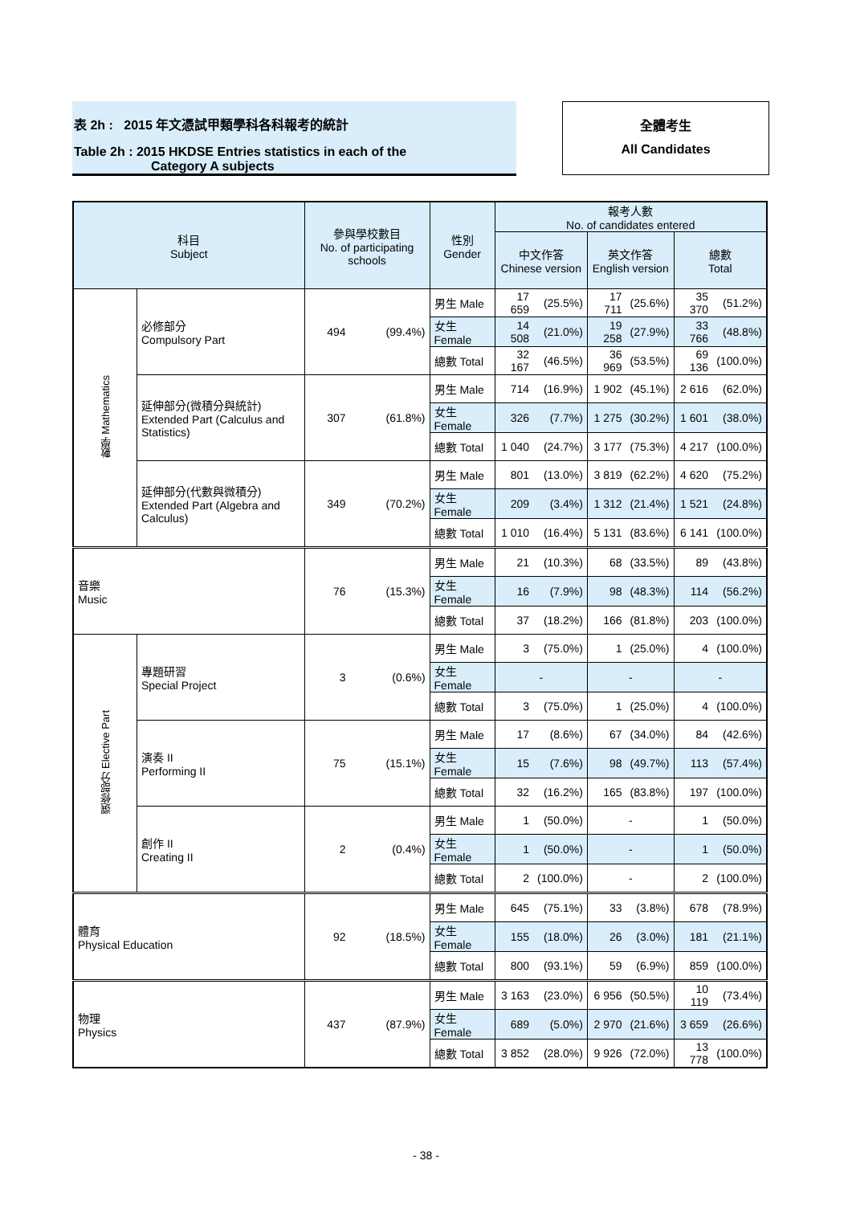表 2h : 2015 年文憑試甲類學科各科報考的統計
Table 2h : 2015 HKDSE Entries statistics in each of the
Category A subjects
全體考生
All Candidates
| 科目 Subject | | 參與學校數目 No. of participating schools | | 性別 Gender | 報考人數 No. of candidates entered | | | | | |
| --- | --- | --- | --- | --- | --- | --- | --- | --- | --- | --- |
| | | | | | 中文作答 Chinese version | | 英文作答 English version | | 總數 Total | |
| 數學 Mathematics | 必修部分 Compulsory Part | 494 | (99.4%) | 男生 Male | 17 659 | (25.5%) | 17 711 | (25.6%) | 35 370 | (51.2%) |
| | | | | 女生 Female | 14 508 | (21.0%) | 19 258 | (27.9%) | 33 766 | (48.8%) |
| | | | | 總數 Total | 32 167 | (46.5%) | 36 969 | (53.5%) | 69 136 | (100.0%) |
| | 延伸部分(微積分與統計) Extended Part (Calculus and Statistics) | 307 | (61.8%) | 男生 Male | 714 | (16.9%) | 1 902 | (45.1%) | 2 616 | (62.0%) |
| | | | | 女生 Female | 326 | (7.7%) | 1 275 | (30.2%) | 1 601 | (38.0%) |
| | | | | 總數 Total | 1 040 | (24.7%) | 3 177 | (75.3%) | 4 217 | (100.0%) |
| | 延伸部分(代數與微積分) Extended Part (Algebra and Calculus) | 349 | (70.2%) | 男生 Male | 801 | (13.0%) | 3 819 | (62.2%) | 4 620 | (75.2%) |
| | | | | 女生 Female | 209 | (3.4%) | 1 312 | (21.4%) | 1 521 | (24.8%) |
| | | | | 總數 Total | 1 010 | (16.4%) | 5 131 | (83.6%) | 6 141 | (100.0%) |
| 音樂 Music | | 76 | (15.3%) | 男生 Male | 21 | (10.3%) | 68 | (33.5%) | 89 | (43.8%) |
| | | | | 女生 Female | 16 | (7.9%) | 98 | (48.3%) | 114 | (56.2%) |
| | | | | 總數 Total | 37 | (18.2%) | 166 | (81.8%) | 203 | (100.0%) |
| 選修部分 Elective Part | 專題研習 Special Project | 3 | (0.6%) | 男生 Male | 3 | (75.0%) | 1 | (25.0%) | 4 | (100.0%) |
| | | | | 女生 Female | - | | - | | - | |
| | | | | 總數 Total | 3 | (75.0%) | 1 | (25.0%) | 4 | (100.0%) |
| | 演奏 II Performing II | 75 | (15.1%) | 男生 Male | 17 | (8.6%) | 67 | (34.0%) | 84 | (42.6%) |
| | | | | 女生 Female | 15 | (7.6%) | 98 | (49.7%) | 113 | (57.4%) |
| | | | | 總數 Total | 32 | (16.2%) | 165 | (83.8%) | 197 | (100.0%) |
| | 創作 II Creating II | 2 | (0.4%) | 男生 Male | 1 | (50.0%) | - | | 1 | (50.0%) |
| | | | | 女生 Female | 1 | (50.0%) | - | | 1 | (50.0%) |
| | | | | 總數 Total | 2 | (100.0%) | - | | 2 | (100.0%) |
| 體育 Physical Education | | 92 | (18.5%) | 男生 Male | 645 | (75.1%) | 33 | (3.8%) | 678 | (78.9%) |
| | | | | 女生 Female | 155 | (18.0%) | 26 | (3.0%) | 181 | (21.1%) |
| | | | | 總數 Total | 800 | (93.1%) | 59 | (6.9%) | 859 | (100.0%) |
| 物理 Physics | | 437 | (87.9%) | 男生 Male | 3 163 | (23.0%) | 6 956 | (50.5%) | 10 119 | (73.4%) |
| | | | | 女生 Female | 689 | (5.0%) | 2 970 | (21.6%) | 3 659 | (26.6%) |
| | | | | 總數 Total | 3 852 | (28.0%) | 9 926 | (72.0%) | 13 778 | (100.0%) |
- 38 -